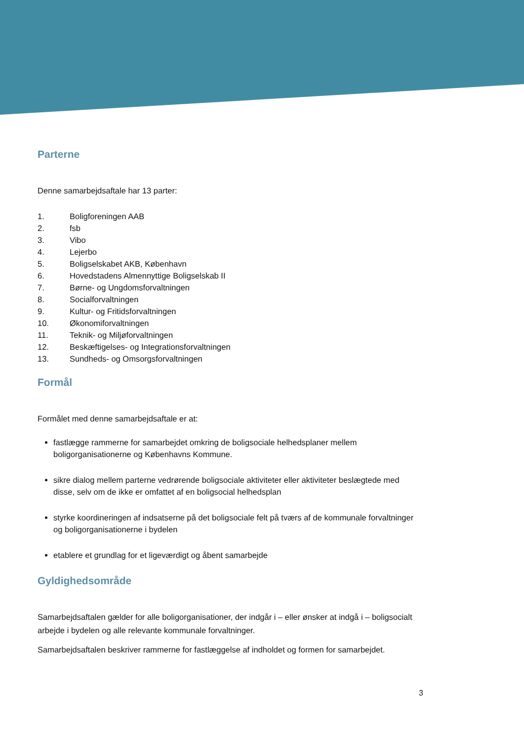Parterne
Denne samarbejdsaftale har 13 parter:
1. Boligforeningen AAB
2. fsb
3. Vibo
4. Lejerbo
5. Boligselskabet AKB, København
6. Hovedstadens Almennyttige Boligselskab II
7. Børne- og Ungdomsforvaltningen
8. Socialforvaltningen
9. Kultur- og Fritidsforvaltningen
10. Økonomiforvaltningen
11. Teknik- og Miljøforvaltningen
12. Beskæftigelses- og Integrationsforvaltningen
13. Sundheds- og Omsorgsforvaltningen
Formål
Formålet med denne samarbejdsaftale er at:
fastlægge rammerne for samarbejdet omkring de boligsociale helhedsplaner mellem boligorganisationerne og Københavns Kommune.
sikre dialog mellem parterne vedrørende boligsociale aktiviteter eller aktiviteter beslægtede med disse, selv om de ikke er omfattet af en boligsocial helhedsplan
styrke koordineringen af indsatserne på det boligsociale felt på tværs af de kommunale forvaltninger og boligorganisationerne i bydelen
etablere et grundlag for et ligeværdigt og åbent samarbejde
Gyldighedsområde
Samarbejdsaftalen gælder for alle boligorganisationer, der indgår i – eller ønsker at indgå i – boligsocialt arbejde i bydelen og alle relevante kommunale forvaltninger.
Samarbejdsaftalen beskriver rammerne for fastlæggelse af indholdet og formen for samarbejdet.
3